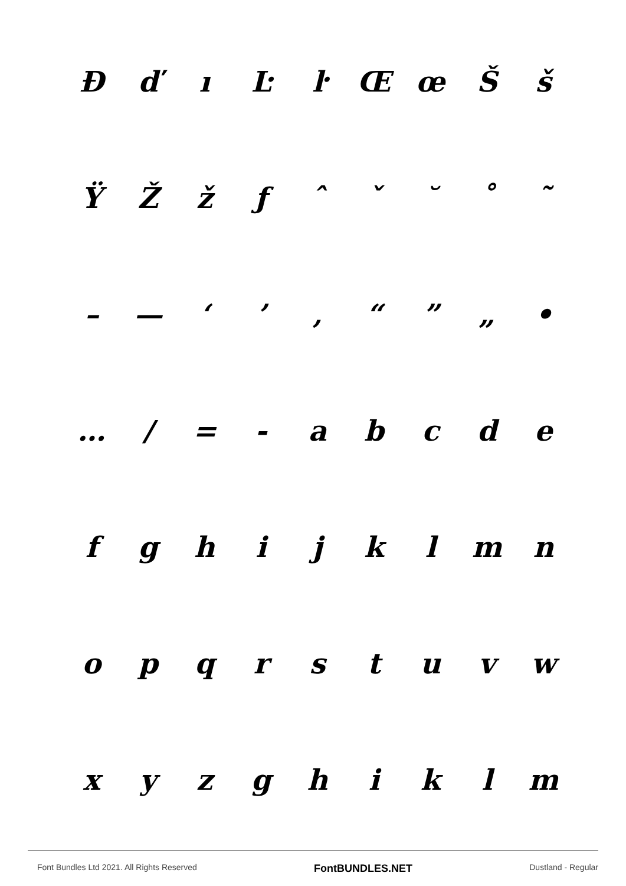ĐďıĿŀŒœŠš
ŸŽžƒˆˇ ˘ ˚ ˜
– — ‘’ ‚ “” „ •
… / = - abcde
fghijklmn
opqrstuvw
xyzghiklm
Font Bundles Ltd 2021. All Rights Reserved FontBUNDLES.NET Dustland - Regular